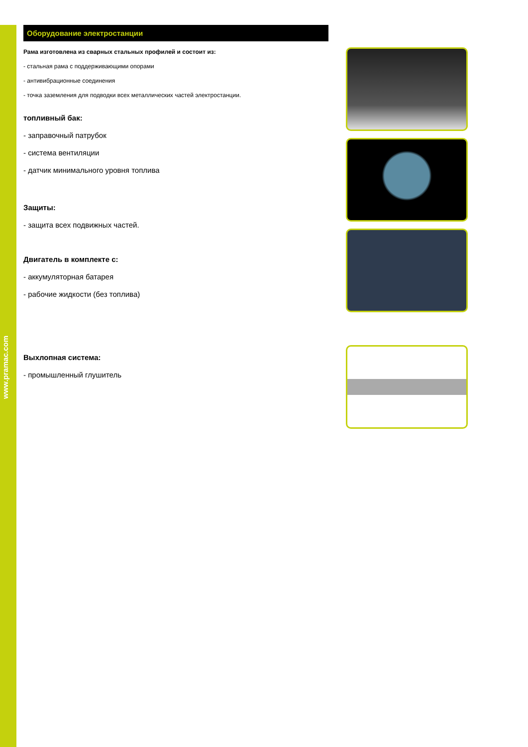www.pramac.com
Оборудование электростанции
Рама изготовлена из сварных стальных профилей и состоит из:
- стальная рама с поддерживающими опорами
- антивибрационные соединения
- точка заземления для подводки всех металлических частей электростанции.
топливный бак:
- заправочный патрубок
- система вентиляции
- датчик минимального уровня топлива
Защиты:
- защита всех подвижных частей.
Двигатель в комплекте с:
- аккумуляторная батарея
- рабочие жидкости (без топлива)
Выхлопная система:
- промышленный глушитель